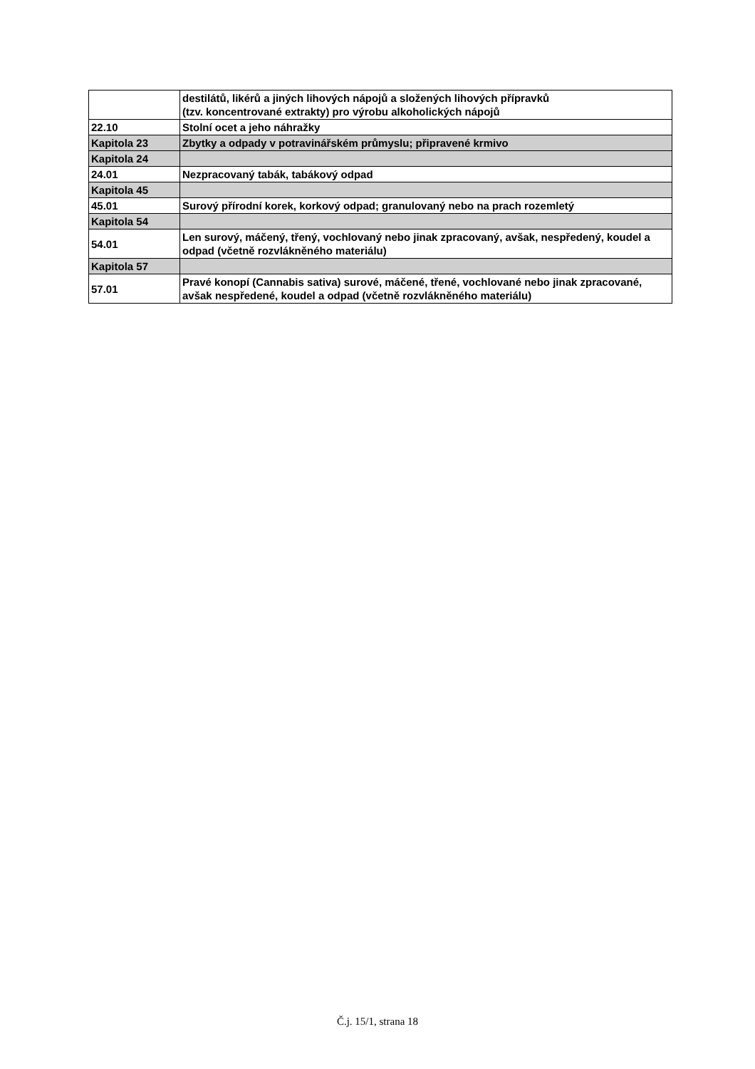| | destilátů, likérů a jiných lihových nápojů a složených lihových přípravků (tzv. koncentrované extrakty) pro výrobu alkoholických nápojů |
| 22.10 | Stolní ocet a jeho náhražky |
| Kapitola 23 | Zbytky a odpady v potravinářském průmyslu; připravené krmivo |
| Kapitola 24 | |
| 24.01 | Nezpracovaný tabák, tabákový odpad |
| Kapitola 45 | |
| 45.01 | Surový přírodní korek, korkový odpad; granulovaný nebo na prach rozemletý |
| Kapitola 54 | |
| 54.01 | Len surový, máčený, třený, vochlovaný nebo jinak zpracovaný, avšak, nespředený, koudel a odpad (včetně rozvlákněného materiálu) |
| Kapitola 57 | |
| 57.01 | Pravé konopí (Cannabis sativa) surové, máčené, třené, vochlované nebo jinak zpracované, avšak nespředené, koudel a odpad (včetně rozvlákněného materiálu) |
Č.j. 15/1, strana 18